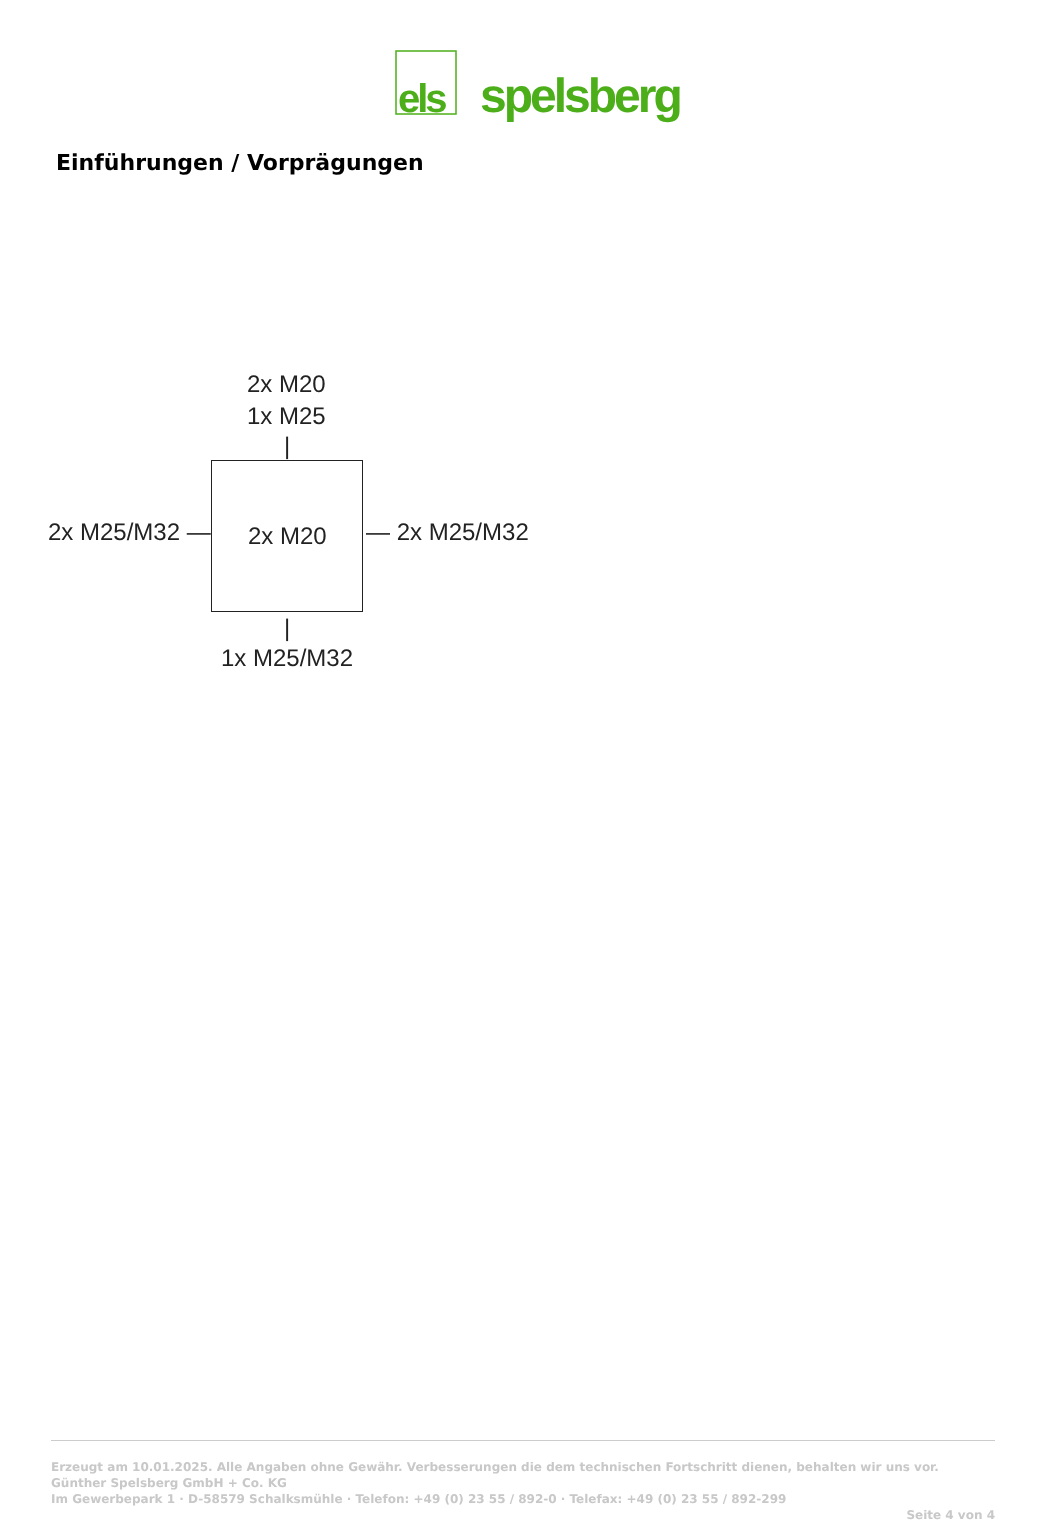els
spelsberg
Einführungen / Vorprägungen
2x M20
1x M25
|
2x M25/M32 — 2x M20 — 2x M25/M32
|
1x M25/M32
Erzeugt am 10.01.2025. Alle Angaben ohne Gewähr. Verbesserungen die dem technischen Fortschritt dienen, behalten wir uns vor.
Günther Spelsberg GmbH + Co. KG
Im Gewerbepark 1 · D-58579 Schalksmühle · Telefon: +49 (0) 23 55 / 892-0 · Telefax: +49 (0) 23 55 / 892-299
Seite 4 von 4